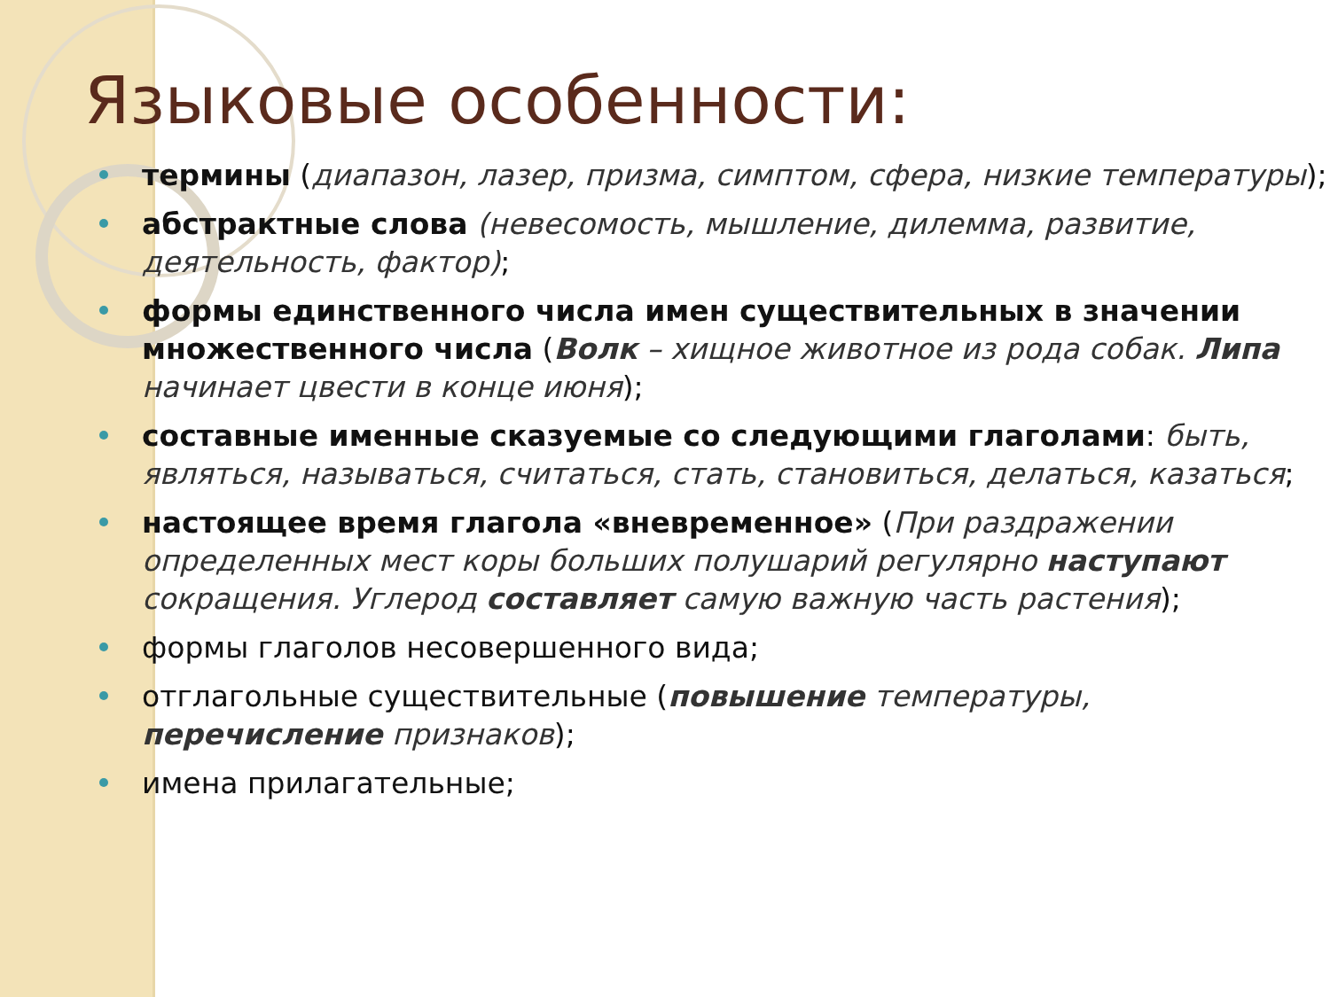Языковые особенности:
термины (диапазон, лазер, призма, симптом, сфера, низкие температуры);
абстрактные слова (невесомость, мышление, дилемма, развитие, деятельность, фактор);
формы единственного числа имен существительных в значении множественного числа (Волк – хищное животное из рода собак. Липа начинает цвести в конце июня);
составные именные сказуемые со следующими глаголами: быть, являться, называться, считаться, стать, становиться, делаться, казаться;
настоящее время глагола «вневременное» (При раздражении определенных мест коры больших полушарий регулярно наступают сокращения. Углерод составляет самую важную часть растения);
формы глаголов несовершенного вида;
отглагольные существительные (повышение температуры, перечисление признаков);
имена прилагательные;